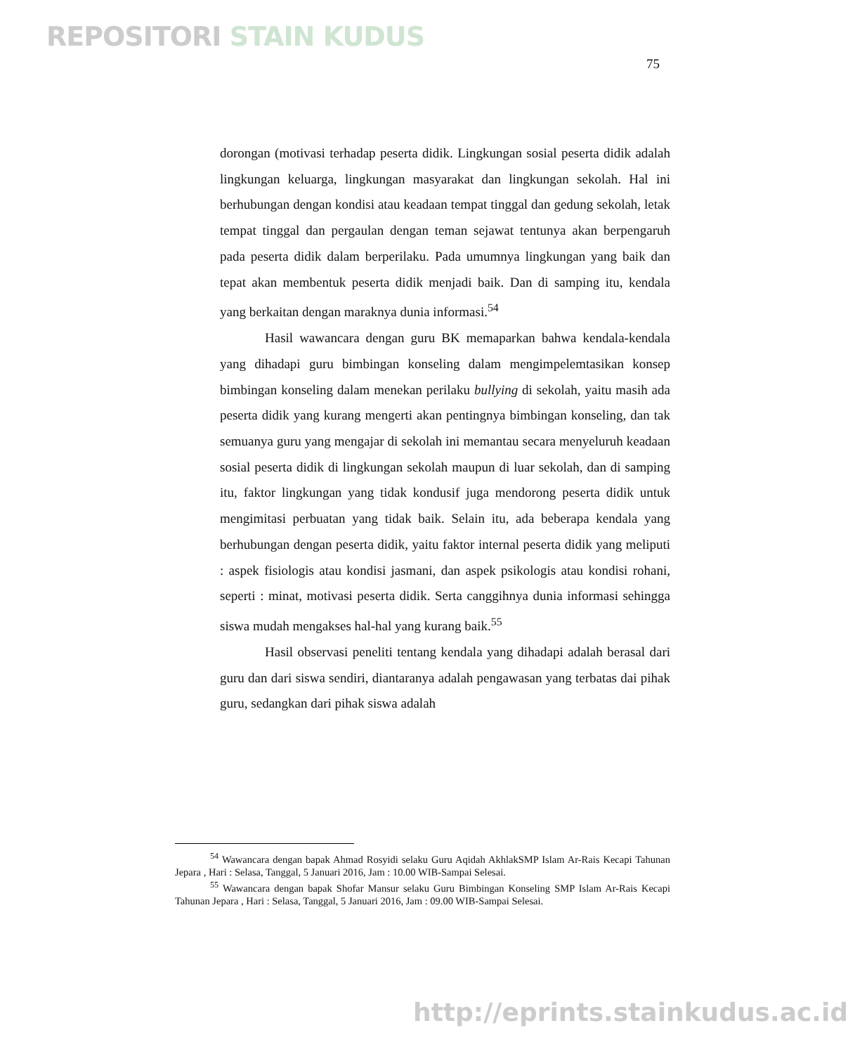REPOSITORI STAIN KUDUS
75
dorongan (motivasi terhadap peserta didik. Lingkungan sosial peserta didik adalah lingkungan keluarga, lingkungan masyarakat dan lingkungan sekolah. Hal ini berhubungan dengan kondisi atau keadaan tempat tinggal dan gedung sekolah, letak tempat tinggal dan pergaulan dengan teman sejawat tentunya akan berpengaruh pada peserta didik dalam berperilaku. Pada umumnya lingkungan yang baik dan tepat akan membentuk peserta didik menjadi baik. Dan di samping itu, kendala yang berkaitan dengan maraknya dunia informasi.<sup>54</sup>
Hasil wawancara dengan guru BK memaparkan bahwa kendala-kendala yang dihadapi guru bimbingan konseling dalam mengimpelemtasikan konsep bimbingan konseling dalam menekan perilaku bullying di sekolah, yaitu masih ada peserta didik yang kurang mengerti akan pentingnya bimbingan konseling, dan tak semuanya guru yang mengajar di sekolah ini memantau secara menyeluruh keadaan sosial peserta didik di lingkungan sekolah maupun di luar sekolah, dan di samping itu, faktor lingkungan yang tidak kondusif juga mendorong peserta didik untuk mengimitasi perbuatan yang tidak baik. Selain itu, ada beberapa kendala yang berhubungan dengan peserta didik, yaitu faktor internal peserta didik yang meliputi : aspek fisiologis atau kondisi jasmani, dan aspek psikologis atau kondisi rohani, seperti : minat, motivasi peserta didik. Serta canggihnya dunia informasi sehingga siswa mudah mengakses hal-hal yang kurang baik.<sup>55</sup>
Hasil observasi peneliti tentang kendala yang dihadapi adalah berasal dari guru dan dari siswa sendiri, diantaranya adalah pengawasan yang terbatas dai pihak guru, sedangkan dari pihak siswa adalah
<sup>54</sup> Wawancara dengan bapak Ahmad Rosyidi selaku Guru Aqidah AkhlakSMP Islam Ar-Rais Kecapi Tahunan Jepara , Hari : Selasa, Tanggal, 5 Januari 2016, Jam : 10.00 WIB-Sampai Selesai.
<sup>55</sup> Wawancara dengan bapak Shofar Mansur selaku Guru Bimbingan Konseling SMP Islam Ar-Rais Kecapi Tahunan Jepara , Hari : Selasa, Tanggal, 5 Januari 2016, Jam : 09.00 WIB-Sampai Selesai.
http://eprints.stainkudus.ac.id